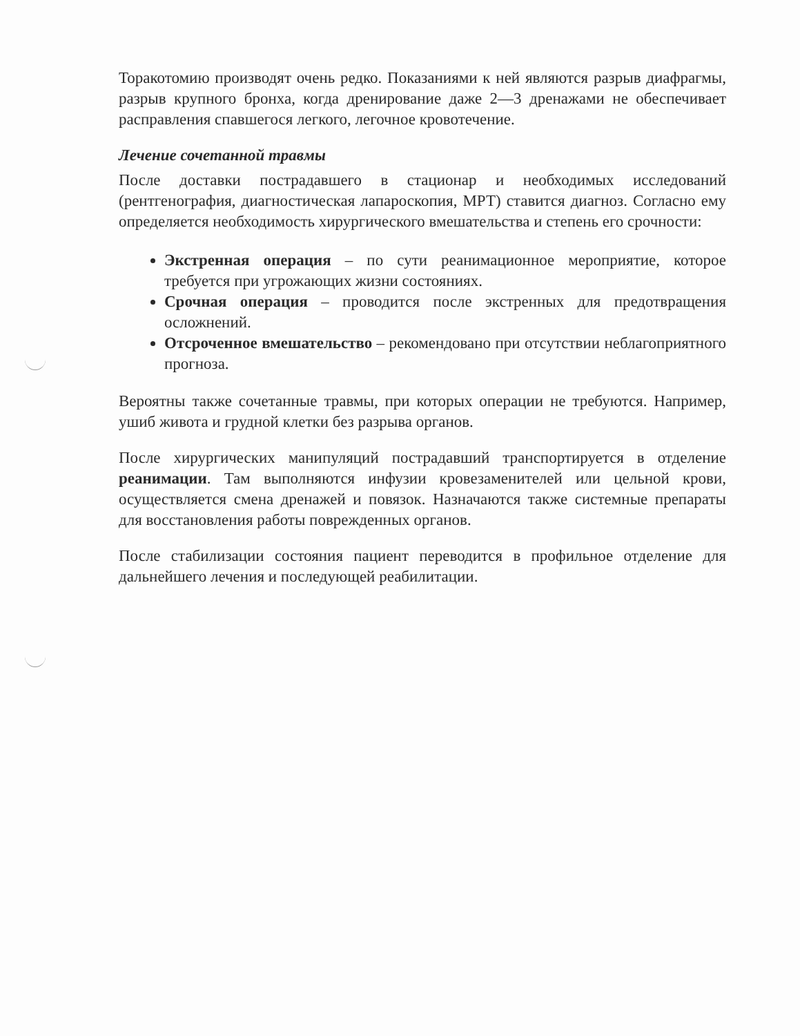Торакотомию производят очень редко. Показаниями к ней являются разрыв диафрагмы, разрыв крупного бронха, когда дренирование даже 2—3 дренажами не обеспечивает расправления спавшегося легкого, легочное кровотечение.
Лечение сочетанной травмы
После доставки пострадавшего в стационар и необходимых исследований (рентгенография, диагностическая лапароскопия, МРТ) ставится диагноз. Согласно ему определяется необходимость хирургического вмешательства и степень его срочности:
Экстренная операция – по сути реанимационное мероприятие, которое требуется при угрожающих жизни состояниях.
Срочная операция – проводится после экстренных для предотвращения осложнений.
Отсроченное вмешательство – рекомендовано при отсутствии неблагоприятного прогноза.
Вероятны также сочетанные травмы, при которых операции не требуются. Например, ушиб живота и грудной клетки без разрыва органов.
После хирургических манипуляций пострадавший транспортируется в отделение реанимации. Там выполняются инфузии кровезаменителей или цельной крови, осуществляется смена дренажей и повязок. Назначаются также системные препараты для восстановления работы поврежденных органов.
После стабилизации состояния пациент переводится в профильное отделение для дальнейшего лечения и последующей реабилитации.